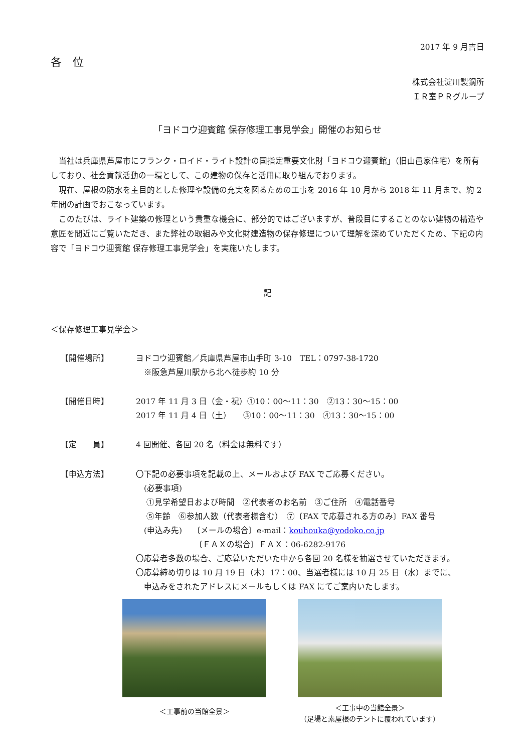2017 年 9 月吉日
各　位
株式会社淀川製鋼所
ＩＲ室ＰＲグループ
「ヨドコウ迎賓館 保存修理工事見学会」開催のお知らせ
　当社は兵庫県芦屋市にフランク・ロイド・ライト設計の国指定重要文化財「ヨドコウ迎賓館」（旧山邑家住宅）を所有しており、社会貢献活動の一環として、この建物の保存と活用に取り組んでおります。
　現在、屋根の防水を主目的とした修理や設備の充実を図るための工事を 2016 年 10 月から 2018 年 11 月まで、約 2 年間の計画でおこなっています。
　このたびは、ライト建築の修理という貴重な機会に、部分的ではございますが、普段目にすることのない建物の構造や意匠を間近にご覧いただき、また弊社の取組みや文化財建造物の保存修理について理解を深めていただくため、下記の内容で「ヨドコウ迎賓館 保存修理工事見学会」を実施いたします。
記
＜保存修理工事見学会＞
【開催場所】
ヨドコウ迎賓館／兵庫県芦屋市山手町 3-10　TEL：0797-38-1720
　※阪急芦屋川駅から北へ徒歩約 10 分
【開催日時】
2017 年 11 月 3 日（金・祝）①10：00～11：30　②13：30～15：00
2017 年 11 月 4 日（土）　　③10：00～11：30　④13：30～15：00
【定　　員】
4 回開催、各回 20 名（料金は無料です）
【申込方法】
〇下記の必要事項を記載の上、メールおよび FAX でご応募ください。
　(必要事項)
　 ①見学希望日および時間　②代表者のお名前　③ご住所　④電話番号
　 ⑤年齢　⑥参加人数（代表者様含む）　⑦〔FAX で応募される方のみ〕FAX 番号
　(申込み先)　 〔メールの場合〕e-mail：kouhouka@yodoko.co.jp
　　　　　　　 〔ＦＡＸの場合〕ＦＡＸ：06-6282-9176
〇応募者多数の場合、ご応募いただいた中から各回 20 名様を抽選させていただきます。
〇応募締め切りは 10 月 19 日（木）17：00、当選者様には 10 月 25 日（水）までに、
　申込みをされたアドレスにメールもしくは FAX にてご案内いたします。
＜工事前の当館全景＞
＜工事中の当館全景＞
（足場と素屋根のテントに覆われています）